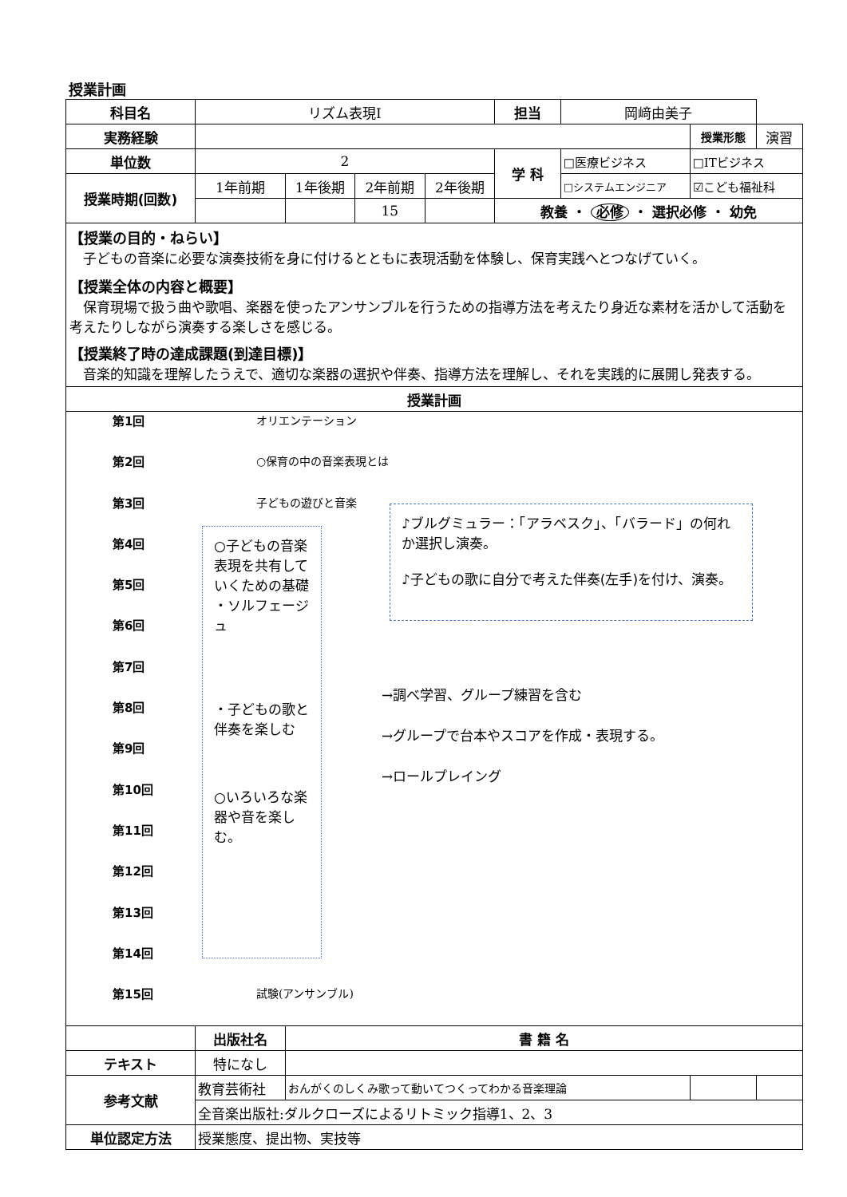授業計画
| 科目名 | リズム表現Ⅰ | | | | 担当 | 岡﨑由美子 | | |
| 実務経験 | | | | | | | 授業形態 | 演習 |
| 単位数 | 2 | | | | 学 科 | □医療ビジネス | □ITビジネス | |
| 授業時期(回数) | 1年前期 | 1年後期 | 2年前期 | 2年後期 | | □システムエンジニア | ☑こども福祉科 | |
| | | | 15 | | 教養 ・ 必修 ・ 選択必修 ・ 幼免 | | | |
| 【授業の目的・ねらい】 子どもの音楽に必要な演奏技術を身に付けるとともに表現活動を体験し、保育実践へとつなげていく。 【授業全体の内容と概要】 保育現場で扱う曲や歌唱、楽器を使ったアンサンブルを行うための指導方法を考えたり身近な素材を活かして活動を考えたりしながら演奏する楽しさを感じる。 【授業終了時の達成課題(到達目標)】 音楽的知識を理解したうえで、適切な楽器の選択や伴奏、指導方法を理解し、それを実践的に展開し発表する。 | | | | | | | | |
| 授業計画 | | | | | | | | |
| 第1回 オリエンテーション 第2回 ○保育の中の音楽表現とは 第3回 子どもの遊びと音楽 第4回 第5回 第6回 第7回 第8回 第9回 第10回 第11回 第12回 第13回 第14回 第15回 試験(アンサンブル) ○子どもの音楽 表現を共有していくための基礎 ・ソルフェージュ ・子どもの歌と伴奏を楽しむ ○いろいろな楽器や音を楽しむ。 ♪ブルグミュラー：「アラベスク」、「バラード」の何れか選択し演奏。 ♪子どもの歌に自分で考えた伴奏(左手)を付け、演奏。 →調べ学習、グループ練習を含む →グループで台本やスコアを作成・表現する。 →ロールプレイング | | | | | | | | |
| | 出版社名 | 書 籍 名 | | | | | | |
| テキスト | 特になし | | | | | | | |
| 参考文献 | 教育芸術社 | おんがくのしくみ歌って動いてつくってわかる音楽理論 | | | | | | |
| | 全音楽出版社:ダルクローズによるリトミック指導1、2、3 | | | | | | | |
| 単位認定方法 | 授業態度、提出物、実技等 | | | | | | | |